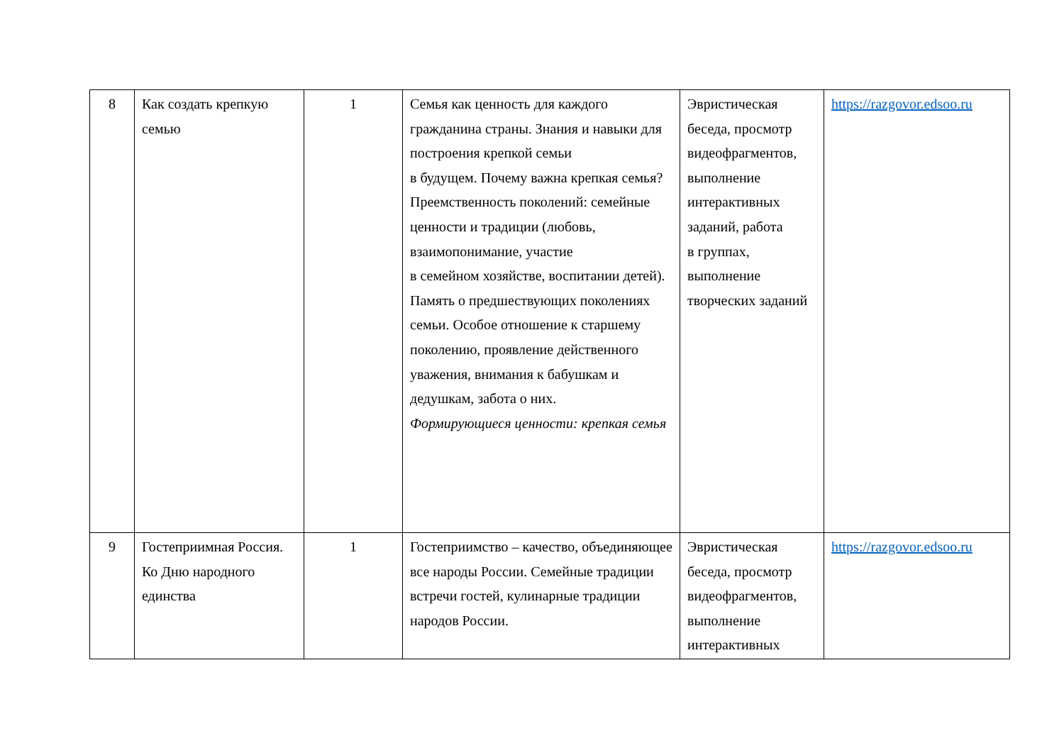| 8 | Как создать крепкую семью | 1 | Семья как ценность для каждого гражданина страны. Знания и навыки для построения крепкой семьи в будущем. Почему важна крепкая семья? Преемственность поколений: семейные ценности и традиции (любовь, взаимопонимание, участие в семейном хозяйстве, воспитании детей). Память о предшествующих поколениях семьи. Особое отношение к старшему поколению, проявление действенного уважения, внимания к бабушкам и дедушкам, забота о них. Формирующиеся ценности: крепкая семья | Эвристическая беседа, просмотр видеофрагментов, выполнение интерактивных заданий, работа в группах, выполнение творческих заданий | https://razgovor.edsoo.ru |
| 9 | Гостеприимная Россия. Ко Дню народного единства | 1 | Гостеприимство – качество, объединяющее все народы России. Семейные традиции встречи гостей, кулинарные традиции народов России. | Эвристическая беседа, просмотр видеофрагментов, выполнение интерактивных | https://razgovor.edsoo.ru |